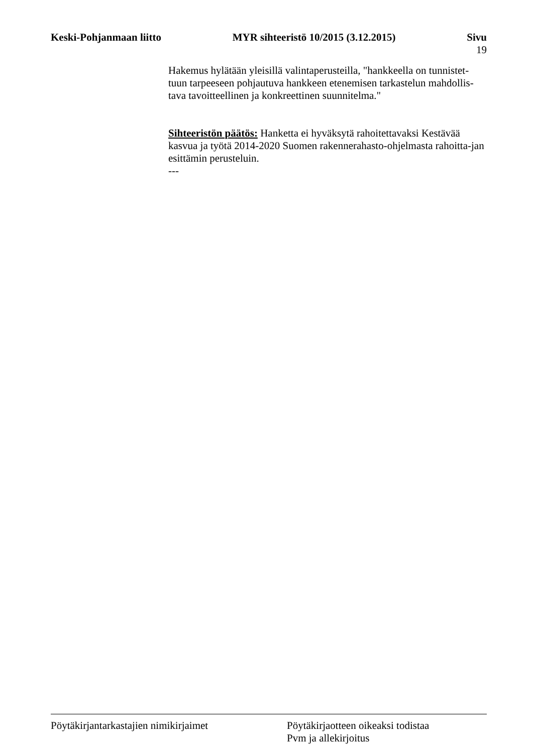Keski-Pohjanmaan liitto MYR sihteeristö 10/2015 (3.12.2015)
Sivu
19
Hakemus hylätään yleisillä valintaperusteilla, "hankkeella on tunnistet-tuun tarpeeseen pohjautuva hankkeen etenemisen tarkastelun mahdollis-tava tavoitteellinen ja konkreettinen suunnitelma."
Sihteeristön päätös: Hanketta ei hyväksytä rahoitettavaksi Kestävää kasvua ja työtä 2014-2020 Suomen rakennerahasto-ohjelmasta rahoitta-jan esittämin perusteluin.
---
Pöytäkirjantarkastajien nimikirjaimet Pöytäkirjaotteen oikeaksi todistaa
Pvm ja allekirjoitus